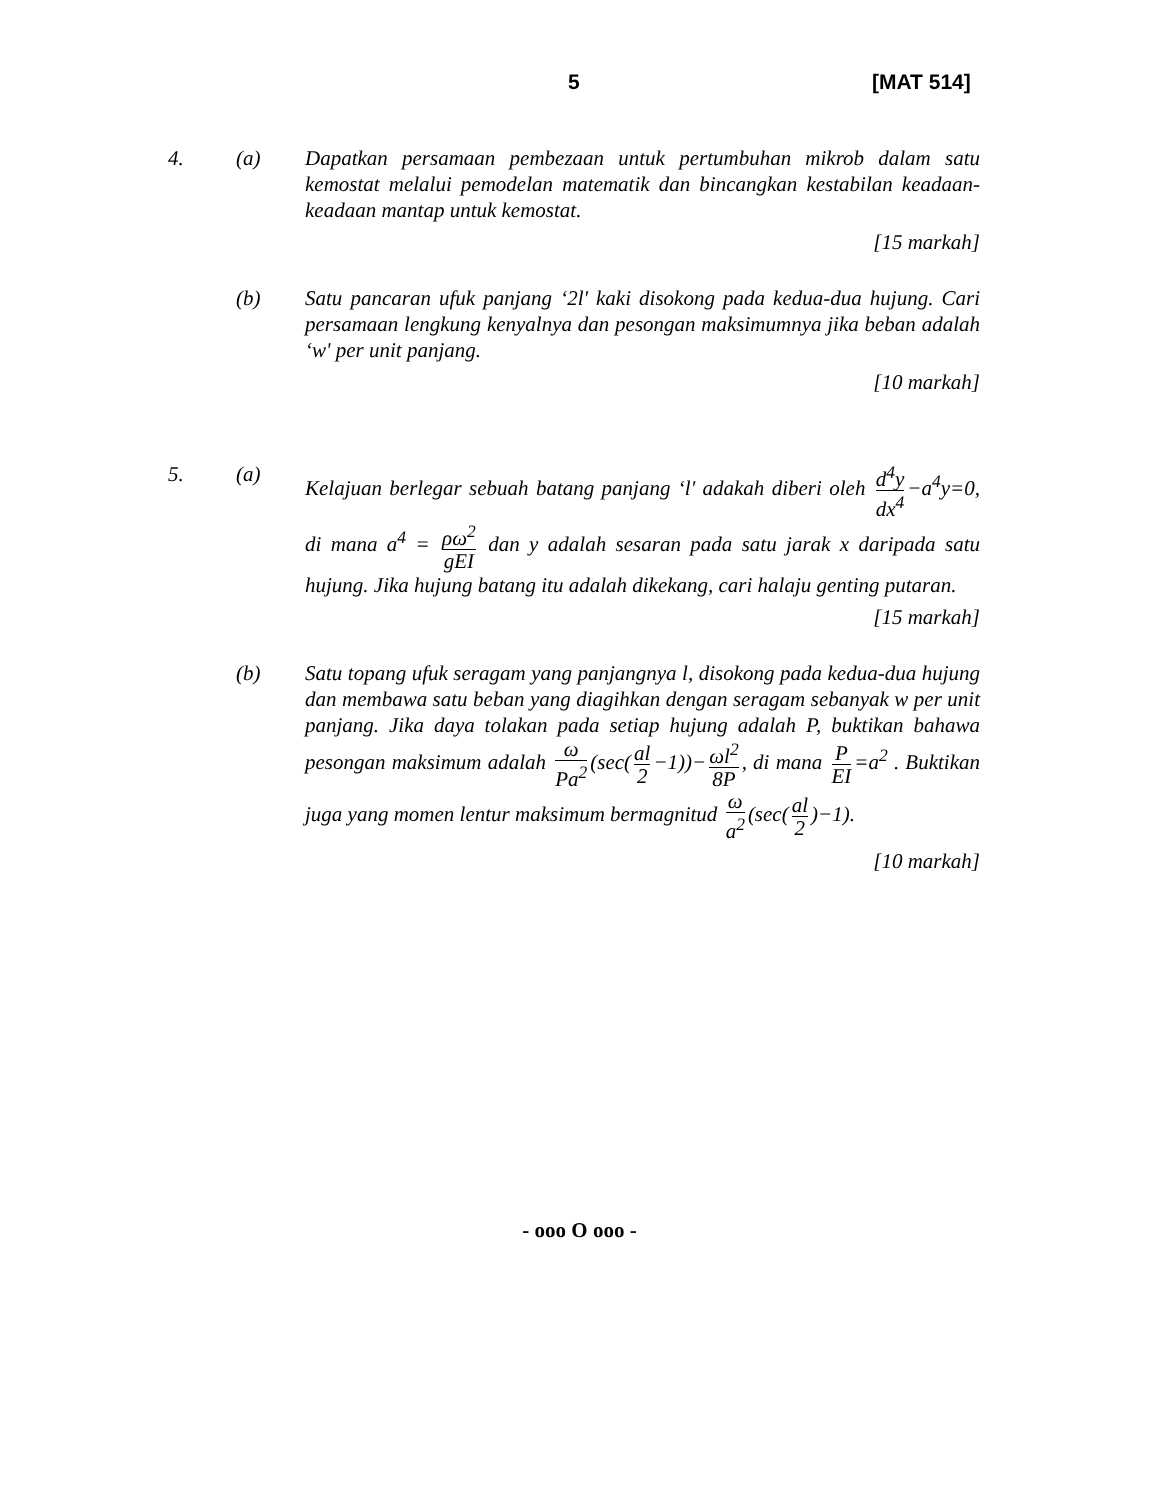5 [MAT 514]
4. (a) Dapatkan persamaan pembezaan untuk pertumbuhan mikrob dalam satu kemostat melalui pemodelan matematik dan bincangkan kestabilan keadaan-keadaan mantap untuk kemostat.
[15 markah]
(b) Satu pancaran ufuk panjang ‘2l' kaki disokong pada kedua-dua hujung. Cari persamaan lengkung kenyalnya dan pesongan maksimumnya jika beban adalah ‘w' per unit panjang.
[10 markah]
5. (a) Kelajuan berlegar sebuah batang panjang ‘l' adakah diberi oleh d<sup>4</sup>y dx<sup>4</sup> −a<sup>4</sup>y=0, di mana a<sup>4</sup> = ρω<sup>2</sup> gEI dan y adalah sesaran pada satu jarak x daripada satu hujung. Jika hujung batang itu adalah dikekang, cari halaju genting putaran.
[15 markah]
(b) Satu topang ufuk seragam yang panjangnya l, disokong pada kedua-dua hujung dan membawa satu beban yang diagihkan dengan seragam sebanyak w per unit panjang. Jika daya tolakan pada setiap hujung adalah P, buktikan bahawa pesongan maksimum adalah ω Pa<sup>2</sup> (sec(al 2 −1))− ωl<sup>2</sup> 8P, di mana P EI =a<sup>2</sup> . Buktikan juga yang momen lentur maksimum bermagnitud ω a<sup>2</sup> (sec(al 2)−1).
[10 markah]
- ooo O ooo -